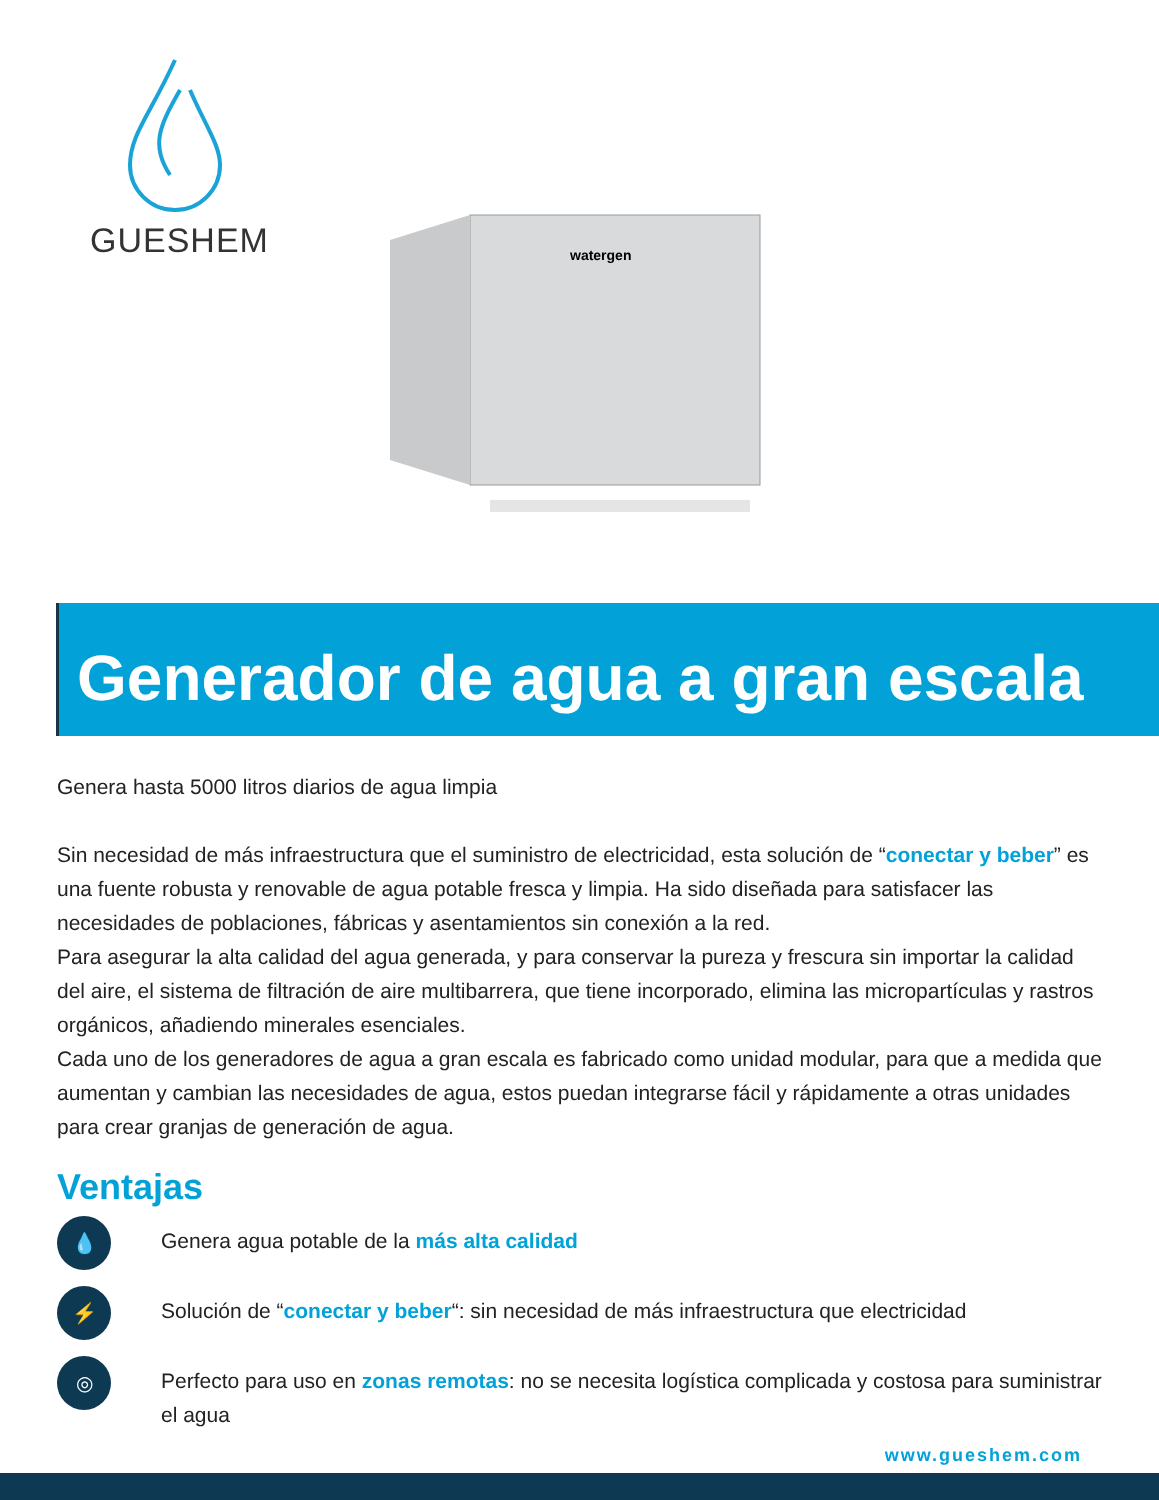GUESHEM
watergen
Generador de agua a gran escala
Genera hasta 5000 litros diarios de agua limpia
Sin necesidad de más infraestructura que el suministro de electricidad, esta solución de “conectar y beber” es una fuente robusta y renovable de agua potable fresca y limpia. Ha sido diseñada para satisfacer las necesidades de poblaciones, fábricas y asentamientos sin conexión a la red.
Para asegurar la alta calidad del agua generada, y para conservar la pureza y frescura sin importar la calidad del aire, el sistema de filtración de aire multibarrera, que tiene incorporado, elimina las micropartículas y rastros orgánicos, añadiendo minerales esenciales.
Cada uno de los generadores de agua a gran escala es fabricado como unidad modular, para que a medida que aumentan y cambian las necesidades de agua, estos puedan integrarse fácil y rápidamente a otras unidades para crear granjas de generación de agua.
Ventajas
💧
Genera agua potable de la más alta calidad
⚡
Solución de “conectar y beber“: sin necesidad de más infraestructura que electricidad
◎
Perfecto para uso en zonas remotas: no se necesita logística complicada y costosa para suministrar el agua
www.gueshem.com